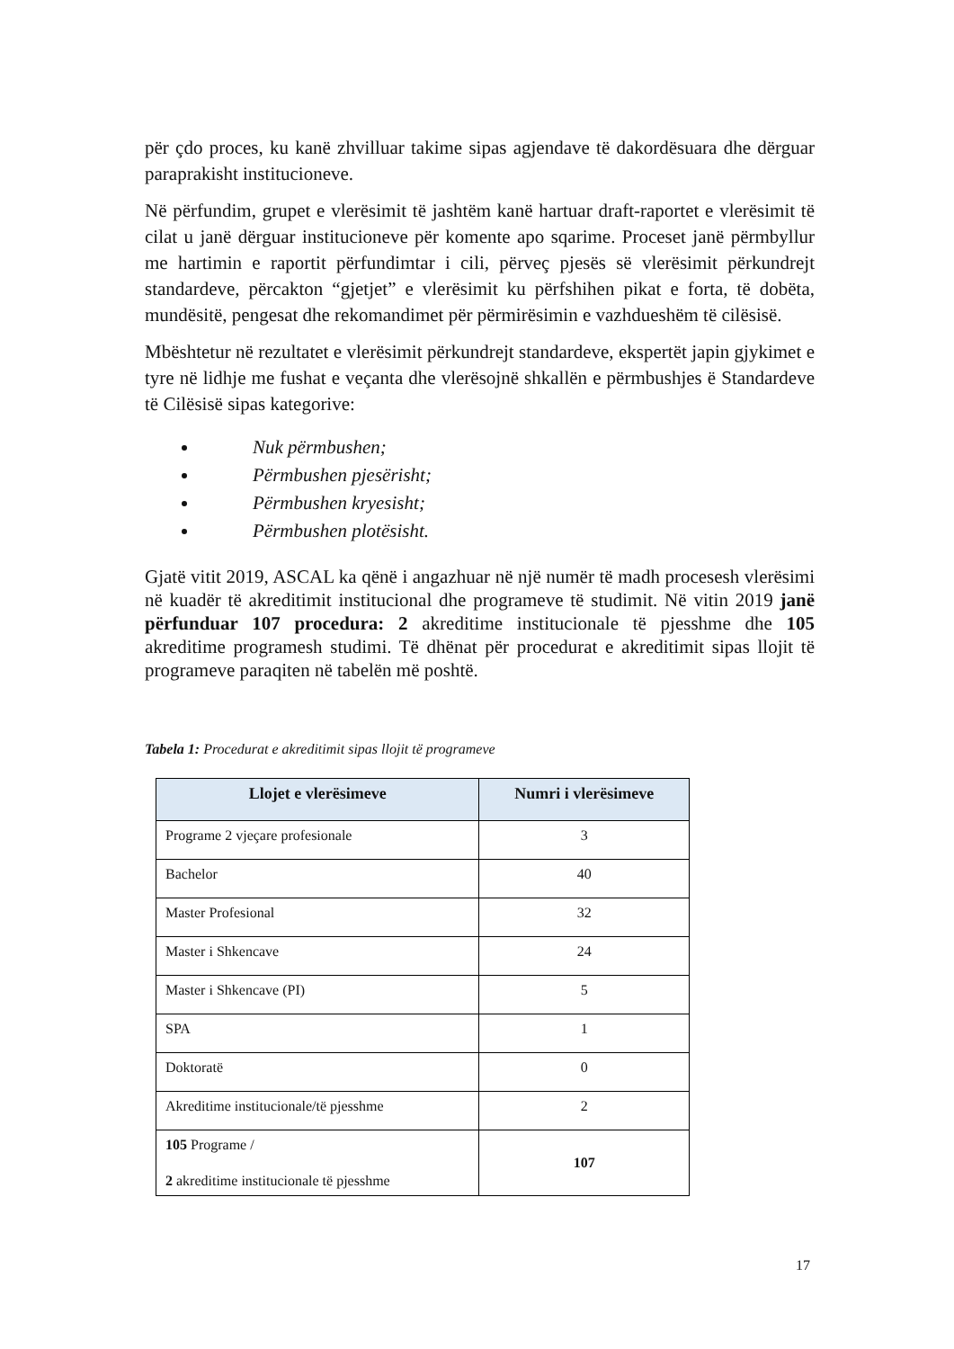për çdo proces, ku kanë zhvilluar takime sipas agjendave të dakordësuara dhe dërguar paraprakisht institucioneve.
Në përfundim, grupet e vlerësimit të jashtëm kanë hartuar draft-raportet e vlerësimit të cilat u janë dërguar institucioneve për komente apo sqarime. Proceset janë përmbyllur me hartimin e raportit përfundimtar i cili, përveç pjesës së vlerësimit përkundrejt standardeve, përcakton “gjetjet” e vlerësimit ku përfshihen pikat e forta, të dobëta, mundësitë, pengesat dhe rekomandimet për përmirësimin e vazhdueshëm të cilësisë.
Mbështetur në rezultatet e vlerësimit përkundrejt standardeve, ekspertët japin gjykimet e tyre në lidhje me fushat e veçanta dhe vlerësojnë shkallën e përmbushjes ë Standardeve të Cilësisë sipas kategorive:
Nuk përmbushen;
Përmbushen pjesërisht;
Përmbushen kryesisht;
Përmbushen plotësisht.
Gjatë vitit 2019, ASCAL ka qënë i angazhuar në një numër të madh procesesh vlerësimi në kuadër të akreditimit institucional dhe programeve të studimit. Në vitin 2019 janë përfunduar 107 procedura: 2 akreditime institucionale të pjesshme dhe 105 akreditime programesh studimi. Të dhënat për procedurat e akreditimit sipas llojit të programeve paraqiten në tabelën më poshtë.
Tabela 1: Procedurat e akreditimit sipas llojit të programeve
| Llojet e vlerësimeve | Numri i vlerësimeve |
| --- | --- |
| Programe 2 vjeçare profesionale | 3 |
| Bachelor | 40 |
| Master Profesional | 32 |
| Master i Shkencave | 24 |
| Master i Shkencave (PI) | 5 |
| SPA | 1 |
| Doktoratë | 0 |
| Akreditime institucionale/të pjesshme | 2 |
| 105 Programe / 2 akreditime institucionale të pjesshme | 107 |
17